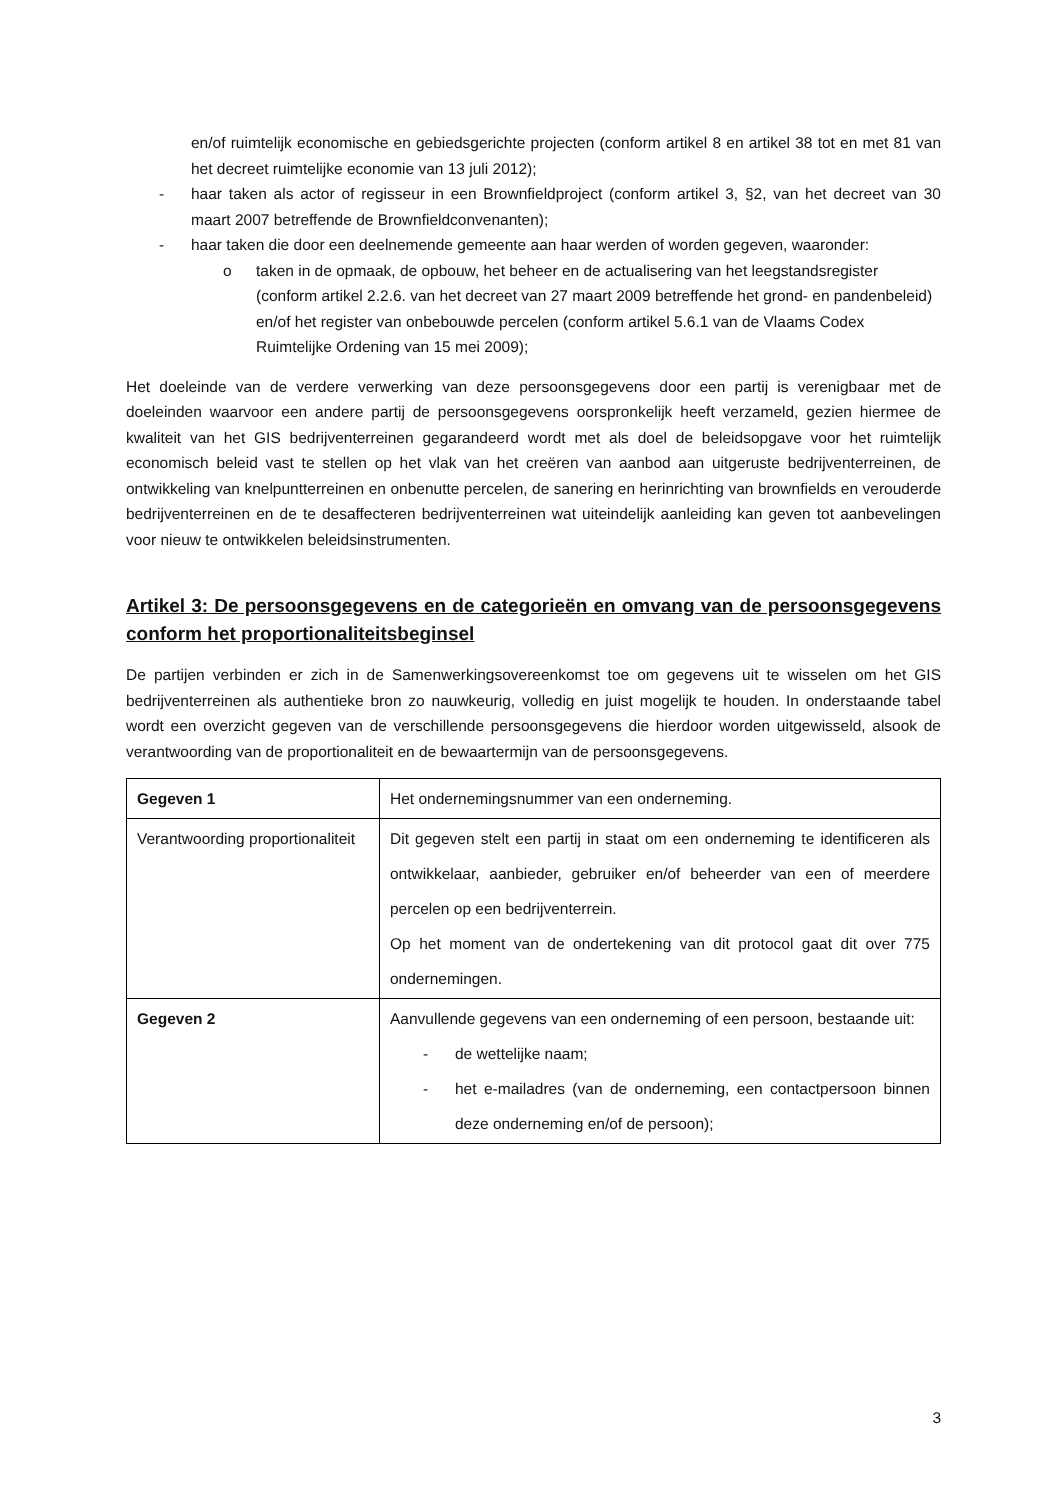en/of ruimtelijk economische en gebiedsgerichte projecten (conform artikel 8 en artikel 38 tot en met 81 van het decreet ruimtelijke economie van 13 juli 2012);
- haar taken als actor of regisseur in een Brownfieldproject (conform artikel 3, §2, van het decreet van 30 maart 2007 betreffende de Brownfieldconvenanten);
- haar taken die door een deelnemende gemeente aan haar werden of worden gegeven, waaronder:
o taken in de opmaak, de opbouw, het beheer en de actualisering van het leegstandsregister (conform artikel 2.2.6. van het decreet van 27 maart 2009 betreffende het grond- en pandenbeleid) en/of het register van onbebouwde percelen (conform artikel 5.6.1 van de Vlaams Codex Ruimtelijke Ordening van 15 mei 2009);
Het doeleinde van de verdere verwerking van deze persoonsgegevens door een partij is verenigbaar met de doeleinden waarvoor een andere partij de persoonsgegevens oorspronkelijk heeft verzameld, gezien hiermee de kwaliteit van het GIS bedrijventerreinen gegarandeerd wordt met als doel de beleidsopgave voor het ruimtelijk economisch beleid vast te stellen op het vlak van het creëren van aanbod aan uitgeruste bedrijventerreinen, de ontwikkeling van knelpuntterreinen en onbenutte percelen, de sanering en herinrichting van brownfields en verouderde bedrijventerreinen en de te desaffecteren bedrijventerreinen wat uiteindelijk aanleiding kan geven tot aanbevelingen voor nieuw te ontwikkelen beleidsinstrumenten.
Artikel 3: De persoonsgegevens en de categorieën en omvang van de persoonsgegevens conform het proportionaliteitsbeginsel
De partijen verbinden er zich in de Samenwerkingsovereenkomst toe om gegevens uit te wisselen om het GIS bedrijventerreinen als authentieke bron zo nauwkeurig, volledig en juist mogelijk te houden. In onderstaande tabel wordt een overzicht gegeven van de verschillende persoonsgegevens die hierdoor worden uitgewisseld, alsook de verantwoording van de proportionaliteit en de bewaartermijn van de persoonsgegevens.
| Gegeven 1 | Het ondernemingsnummer van een onderneming. |
| Verantwoording proportionaliteit | Dit gegeven stelt een partij in staat om een onderneming te identificeren als ontwikkelaar, aanbieder, gebruiker en/of beheerder van een of meerdere percelen op een bedrijventerrein. Op het moment van de ondertekening van dit protocol gaat dit over 775 ondernemingen. |
| Gegeven 2 | Aanvullende gegevens van een onderneming of een persoon, bestaande uit: - de wettelijke naam; - het e-mailadres (van de onderneming, een contactpersoon binnen deze onderneming en/of de persoon); |
3